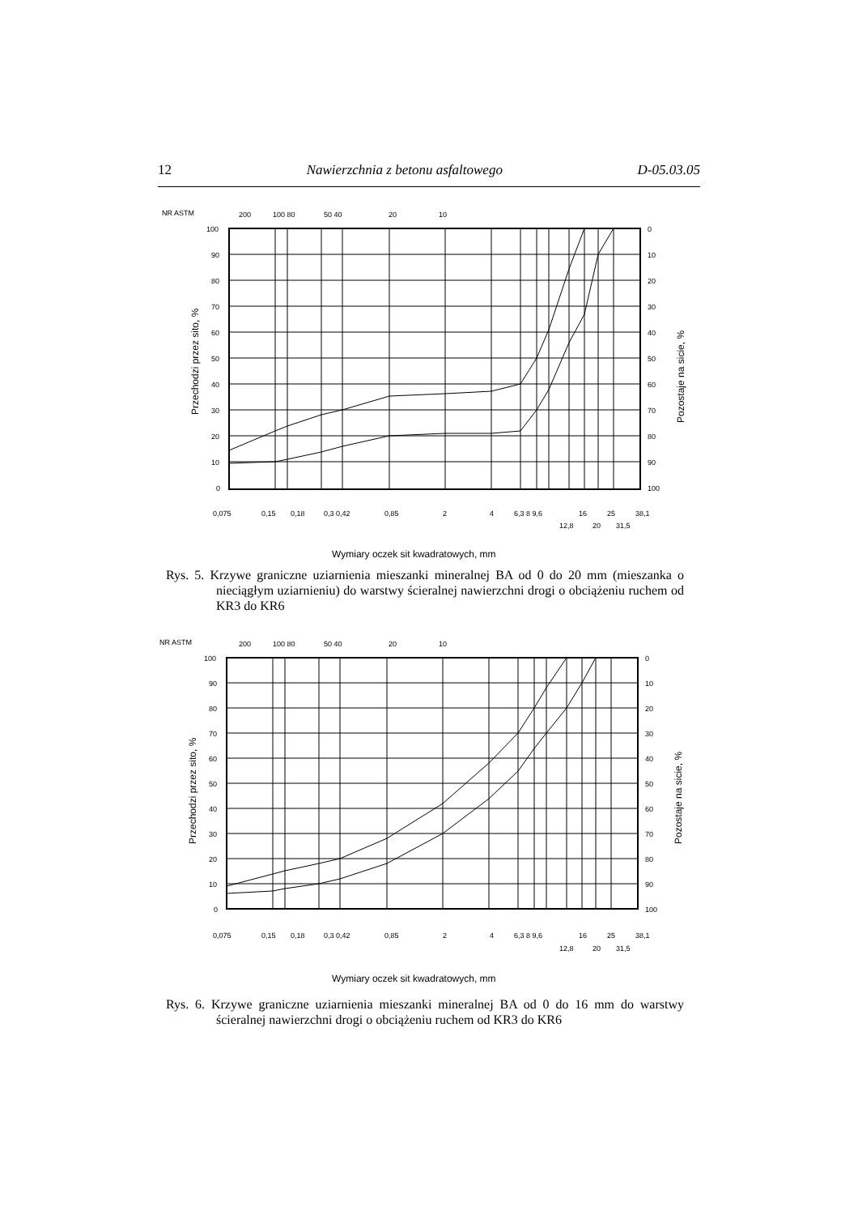12 Nawierzchnia z betonu asfaltowego D-05.03.05
NR ASTM
200
100 80
50 40
20
10
100
90
80
70
60
50
40
30
20
10
0
0
10
20
30
40
50
60
70
80
90
100
Przechodzi przez sito, %
Pozostaje na sicie, %
0,075
0,15
0,18
0,3 0,42
0,85
2
4
6,3 8 9,6
16
25
38,1
12,8
20
31,5
Wymiary oczek sit kwadratowych, mm
Rys. 5. Krzywe graniczne uziarnienia mieszanki mineralnej BA od 0 do 20 mm (mieszanka o nieciągłym uziarnieniu) do warstwy ścieralnej nawierzchni drogi o obciążeniu ruchem od KR3 do KR6
NR ASTM
200
100 80
50 40
20
10
100
90
80
70
60
50
40
30
20
10
0
0
10
20
30
40
50
60
70
80
90
100
Przechodzi przez sito, %
Pozostaje na sicie, %
0,075
0,15
0,18
0,3 0,42
0,85
2
4
6,3 8 9,6
16
25
38,1
12,8
20
31,5
Wymiary oczek sit kwadratowych, mm
Rys. 6. Krzywe graniczne uziarnienia mieszanki mineralnej BA od 0 do 16 mm do warstwy ścieralnej nawierzchni drogi o obciążeniu ruchem od KR3 do KR6